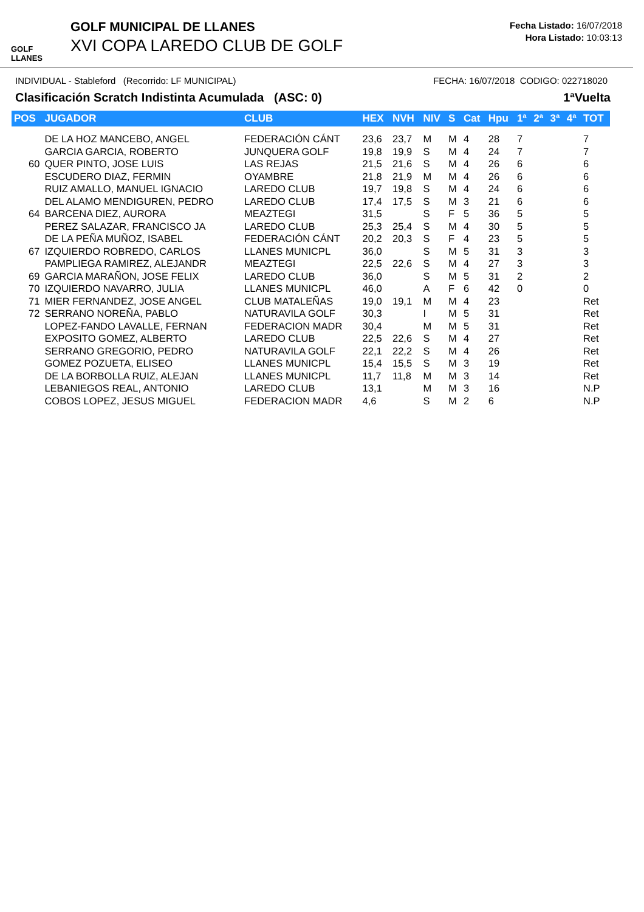GOLF LLANES
GOLF MUNICIPAL DE LLANES
XVI COPA LAREDO CLUB DE GOLF
Fecha Listado: 16/07/2018
Hora Listado: 10:03:13
INDIVIDUAL - Stableford (Recorrido: LF MUNICIPAL) FECHA: 16/07/2018 CODIGO: 022718020
Clasificación Scratch Indistinta Acumulada (ASC: 0) 1ªVuelta
| POS | JUGADOR | CLUB | HEX | NVH | NIV | S | Cat | Hpu | 1ª | 2ª | 3ª | 4ª | TOT |
| --- | --- | --- | --- | --- | --- | --- | --- | --- | --- | --- | --- | --- | --- |
| | DE LA HOZ MANCEBO, ANGEL | FEDERACIÓN CÁNT | 23,6 | 23,7 | M | M | 4 | 28 | 7 | | | | 7 |
| | GARCIA GARCIA, ROBERTO | JUNQUERA GOLF | 19,8 | 19,9 | S | M | 4 | 24 | 7 | | | | 7 |
| 60 | QUER PINTO, JOSE LUIS | LAS REJAS | 21,5 | 21,6 | S | M | 4 | 26 | 6 | | | | 6 |
| | ESCUDERO DIAZ, FERMIN | OYAMBRE | 21,8 | 21,9 | M | M | 4 | 26 | 6 | | | | 6 |
| | RUIZ AMALLO, MANUEL IGNACIO | LAREDO CLUB | 19,7 | 19,8 | S | M | 4 | 24 | 6 | | | | 6 |
| | DEL ALAMO MENDIGUREN, PEDRO | LAREDO CLUB | 17,4 | 17,5 | S | M | 3 | 21 | 6 | | | | 6 |
| 64 | BARCENA DIEZ, AURORA | MEAZTEGI | 31,5 | | S | F | 5 | 36 | 5 | | | | 5 |
| | PEREZ SALAZAR, FRANCISCO JA | LAREDO CLUB | 25,3 | 25,4 | S | M | 4 | 30 | 5 | | | | 5 |
| | DE LA PEÑA MUÑOZ, ISABEL | FEDERACIÓN CÁNT | 20,2 | 20,3 | S | F | 4 | 23 | 5 | | | | 5 |
| 67 | IZQUIERDO ROBREDO, CARLOS | LLANES MUNICPL | 36,0 | | S | M | 5 | 31 | 3 | | | | 3 |
| | PAMPLIEGA RAMIREZ, ALEJANDR | MEAZTEGI | 22,5 | 22,6 | S | M | 4 | 27 | 3 | | | | 3 |
| 69 | GARCIA MARAÑON, JOSE FELIX | LAREDO CLUB | 36,0 | | S | M | 5 | 31 | 2 | | | | 2 |
| 70 | IZQUIERDO NAVARRO, JULIA | LLANES MUNICPL | 46,0 | | A | F | 6 | 42 | 0 | | | | 0 |
| 71 | MIER FERNANDEZ, JOSE ANGEL | CLUB MATALEÑAS | 19,0 | 19,1 | M | M | 4 | 23 | | | | | Ret |
| 72 | SERRANO NOREÑA, PABLO | NATURAVILA GOLF | 30,3 | | I | M | 5 | 31 | | | | | Ret |
| | LOPEZ-FANDO LAVALLE, FERNAN | FEDERACION MADR | 30,4 | | M | M | 5 | 31 | | | | | Ret |
| | EXPOSITO GOMEZ, ALBERTO | LAREDO CLUB | 22,5 | 22,6 | S | M | 4 | 27 | | | | | Ret |
| | SERRANO GREGORIO, PEDRO | NATURAVILA GOLF | 22,1 | 22,2 | S | M | 4 | 26 | | | | | Ret |
| | GOMEZ POZUETA, ELISEO | LLANES MUNICPL | 15,4 | 15,5 | S | M | 3 | 19 | | | | | Ret |
| | DE LA BORBOLLA RUIZ, ALEJAN | LLANES MUNICPL | 11,7 | 11,8 | M | M | 3 | 14 | | | | | Ret |
| | LEBANIEGOS REAL, ANTONIO | LAREDO CLUB | 13,1 | | M | M | 3 | 16 | | | | | N.P |
| | COBOS LOPEZ, JESUS MIGUEL | FEDERACION MADR | 4,6 | | S | M | 2 | 6 | | | | | N.P |